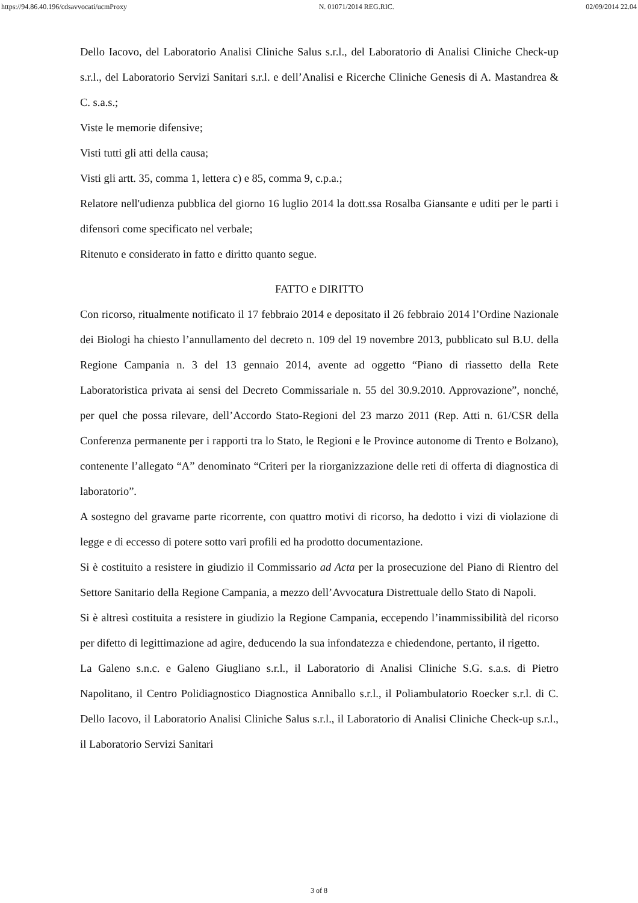https://94.86.40.196/cdsavvocati/ucmProxy N. 01071/2014 REG.RIC. 02/09/2014 22.04
Dello Iacovo, del Laboratorio Analisi Cliniche Salus s.r.l., del Laboratorio di Analisi Cliniche Check-up s.r.l., del Laboratorio Servizi Sanitari s.r.l. e dell’Analisi e Ricerche Cliniche Genesis di A. Mastandrea & C. s.a.s.;
Viste le memorie difensive;
Visti tutti gli atti della causa;
Visti gli artt. 35, comma 1, lettera c) e 85, comma 9, c.p.a.;
Relatore nell'udienza pubblica del giorno 16 luglio 2014 la dott.ssa Rosalba Giansante e uditi per le parti i difensori come specificato nel verbale;
Ritenuto e considerato in fatto e diritto quanto segue.
FATTO e DIRITTO
Con ricorso, ritualmente notificato il 17 febbraio 2014 e depositato il 26 febbraio 2014 l’Ordine Nazionale dei Biologi ha chiesto l’annullamento del decreto n. 109 del 19 novembre 2013, pubblicato sul B.U. della Regione Campania n. 3 del 13 gennaio 2014, avente ad oggetto “Piano di riassetto della Rete Laboratoristica privata ai sensi del Decreto Commissariale n. 55 del 30.9.2010. Approvazione”, nonché, per quel che possa rilevare, dell’Accordo Stato-Regioni del 23 marzo 2011 (Rep. Atti n. 61/CSR della Conferenza permanente per i rapporti tra lo Stato, le Regioni e le Province autonome di Trento e Bolzano), contenente l’allegato “A” denominato “Criteri per la riorganizzazione delle reti di offerta di diagnostica di laboratorio”.
A sostegno del gravame parte ricorrente, con quattro motivi di ricorso, ha dedotto i vizi di violazione di legge e di eccesso di potere sotto vari profili ed ha prodotto documentazione.
Si è costituito a resistere in giudizio il Commissario ad Acta per la prosecuzione del Piano di Rientro del Settore Sanitario della Regione Campania, a mezzo dell’Avvocatura Distrettuale dello Stato di Napoli.
Si è altresì costituita a resistere in giudizio la Regione Campania, eccependo l’inammissibilità del ricorso per difetto di legittimazione ad agire, deducendo la sua infondatezza e chiedendone, pertanto, il rigetto.
La Galeno s.n.c. e Galeno Giugliano s.r.l., il Laboratorio di Analisi Cliniche S.G. s.a.s. di Pietro Napolitano, il Centro Polidiagnostico Diagnostica Anniballo s.r.l., il Poliambulatorio Roecker s.r.l. di C. Dello Iacovo, il Laboratorio Analisi Cliniche Salus s.r.l., il Laboratorio di Analisi Cliniche Check-up s.r.l., il Laboratorio Servizi Sanitari
3 of 8